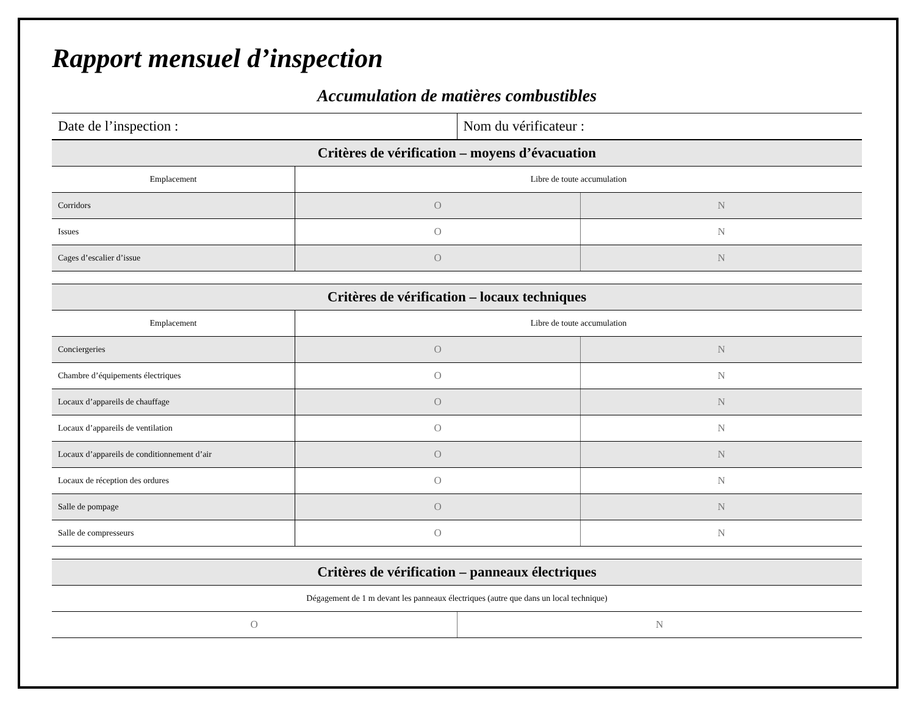Rapport mensuel d’inspection
Accumulation de matières combustibles
| Date de l’inspection : | Nom du vérificateur : |
| Critères de vérification – moyens d’évacuation | | |
| --- | --- | --- |
| Emplacement | Libre de toute accumulation | |
| Corridors | O | N |
| Issues | O | N |
| Cages d’escalier d’issue | O | N |
| Critères de vérification – locaux techniques | | |
| --- | --- | --- |
| Emplacement | Libre de toute accumulation | |
| Conciergeries | O | N |
| Chambre d’équipements électriques | O | N |
| Locaux d’appareils de chauffage | O | N |
| Locaux d’appareils de ventilation | O | N |
| Locaux d’appareils de conditionnement d’air | O | N |
| Locaux de réception des ordures | O | N |
| Salle de pompage | O | N |
| Salle de compresseurs | O | N |
| Critères de vérification – panneaux électriques | |
| --- | --- |
| Dégagement de 1 m devant les panneaux électriques (autre que dans un local technique) | |
| O | N |